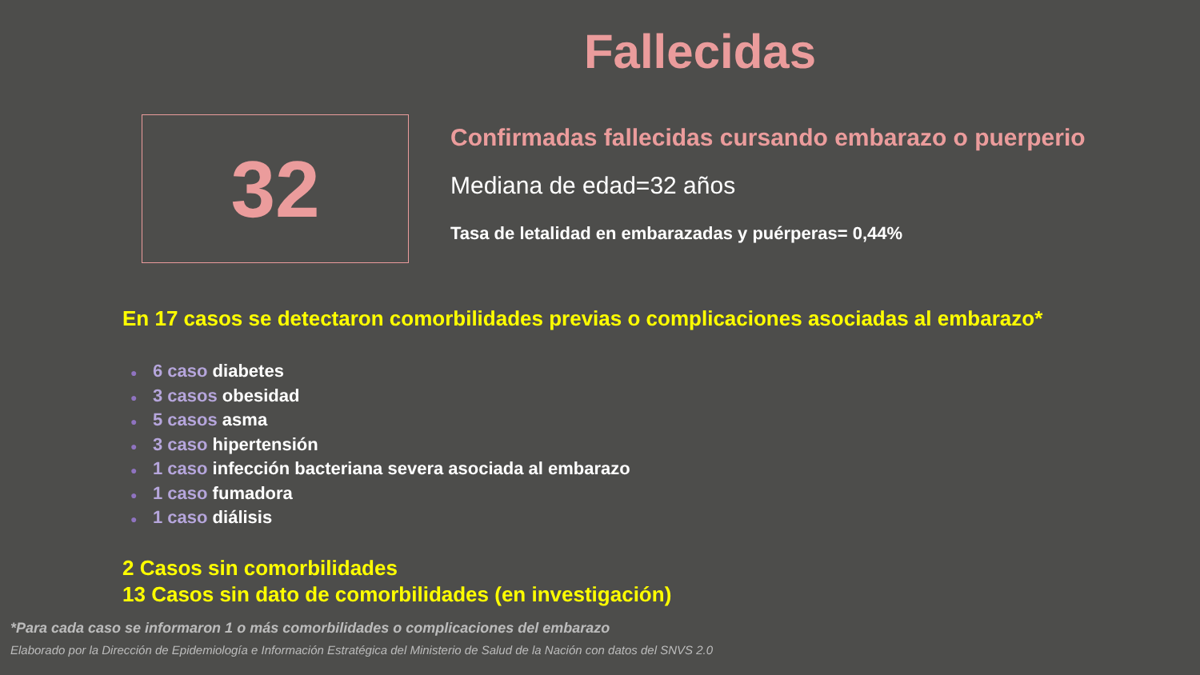Fallecidas
32
Confirmadas fallecidas cursando embarazo o puerperio
Mediana de edad=32 años
Tasa de letalidad en embarazadas y puérperas= 0,44%
En 17 casos se detectaron comorbilidades previas o complicaciones asociadas al embarazo*
● 6 caso diabetes
● 3 casos obesidad
● 5 casos asma
● 3 caso hipertensión
● 1 caso infección bacteriana severa asociada al embarazo
● 1 caso fumadora
● 1 caso diálisis
2 Casos sin comorbilidades
13 Casos sin dato de comorbilidades (en investigación)
*Para cada caso se informaron 1 o más comorbilidades o complicaciones del embarazo
Elaborado por la Dirección de Epidemiología e Información Estratégica del Ministerio de Salud de la Nación con datos del SNVS 2.0